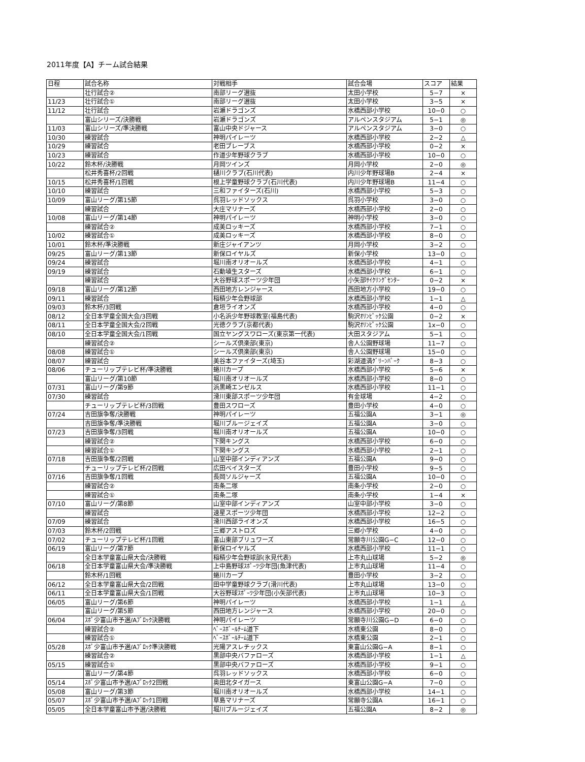2011年度【A】チーム試合結果
| 日程 | 試合名称 | 対戦相手 | 試合会場 | スコア | 結果 |
| --- | --- | --- | --- | --- | --- |
| | 壮行試合② | 南部リーグ選抜 | 太田小学校 | 5−7 | × |
| 11/23 | 壮行試合① | 南部リーグ選抜 | 太田小学校 | 3−5 | × |
| 11/12 | 壮行試合 | 岩瀬ドラゴンズ | 水橋西部小学校 | 10−0 | ○ |
| | 富山シリーズ/決勝戦 | 岩瀬ドラゴンズ | アルペンスタジアム | 5−1 | ◎ |
| 11/03 | 富山シリーズ/準決勝戦 | 富山中央ドジャース | アルペンスタジアム | 3−0 | ○ |
| 10/30 | 練習試合 | 神明パイレーツ | 水橋西部小学校 | 2−2 | △ |
| 10/29 | 練習試合 | 老田ブレーブス | 水橋西部小学校 | 0−2 | × |
| 10/23 | 練習試合 | 作道少年野球クラブ | 水橋西部小学校 | 10−0 | ○ |
| 10/22 | 鈴木杯/決勝戦 | 月岡ツインズ | 月岡小学校 | 2−0 | ◎ |
| | 松井秀喜杯/2回戦 | 樋川クラブ(石川代表) | 内川少年野球場B | 2−4 | × |
| 10/15 | 松井秀喜杯/1回戦 | 根上学童野球クラブ(石川代表) | 内川少年野球場B | 11−4 | ○ |
| 10/10 | 練習試合 | 三和ファイターズ(石川) | 水橋西部小学校 | 5−3 | ○ |
| 10/09 | 富山リーグ/第15節 | 呉羽レッドソックス | 呉羽小学校 | 3−0 | ○ |
| | 練習試合 | 大庄マリナーズ | 水橋西部小学校 | 2−0 | ○ |
| 10/08 | 富山リーグ/第14節 | 神明パイレーツ | 神明小学校 | 3−0 | ○ |
| | 練習試合② | 成美ロッキーズ | 水橋西部小学校 | 7−1 | ○ |
| 10/02 | 練習試合① | 成美ロッキーズ | 水橋西部小学校 | 8−0 | ○ |
| 10/01 | 鈴木杯/準決勝戦 | 新庄ジャイアンツ | 月岡小学校 | 3−2 | ○ |
| 09/25 | 富山リーグ/第13節 | 新保ロイヤルズ | 新保小学校 | 13−0 | ○ |
| 09/24 | 練習試合 | 堀川南オリオールズ | 水橋西部小学校 | 4−1 | ○ |
| 09/19 | 練習試合 | 石動埴生スターズ | 水橋西部小学校 | 6−1 | ○ |
| | 練習試合 | 大谷野球スポーツ少年団 | 小矢部ｻｲｸﾘﾝｸﾞｾﾝﾀｰ | 0−2 | × |
| 09/18 | 富山リーグ/第12節 | 西田地方レンジャース | 西田地方小学校 | 19−0 | ○ |
| 09/11 | 練習試合 | 稲積少年会野球部 | 水橋西部小学校 | 1−1 | △ |
| 09/03 | 鈴木杯/3回戦 | 倉垣ライオンズ | 水橋西部小学校 | 4−0 | ○ |
| 08/12 | 全日本学童全国大会/3回戦 | 小名浜少年野球教室(福島代表) | 駒沢ｵﾘﾝﾋﾟｯｸ公園 | 0−2 | × |
| 08/11 | 全日本学童全国大会/2回戦 | 光徳クラブ(京都代表) | 駒沢ｵﾘﾝﾋﾟｯｸ公園 | 1x−0 | ○ |
| 08/10 | 全日本学童全国大会/1回戦 | 国立ヤングスワローズ(東京第一代表) | 大田スタジアム | 5−1 | ○ |
| | 練習試合② | シールズ倶楽部(東京) | 舎人公園野球場 | 11−7 | ○ |
| 08/08 | 練習試合① | シールズ倶楽部(東京) | 舎人公園野球場 | 15−0 | ○ |
| 08/07 | 練習試合 | 美谷本ファイターズ(埼玉) | 彩湖道満ｸﾞﾘｰﾝﾊﾟｰｸ | 8−3 | ○ |
| 08/06 | チューリップテレビ杯/準決勝戦 | 蜷川カープ | 水橋西部小学校 | 5−6 | × |
| | 富山リーグ/第10節 | 堀川南オリオールズ | 水橋西部小学校 | 8−0 | ○ |
| 07/31 | 富山リーグ/第9節 | 浜黒崎エンゼルス | 水橋西部小学校 | 11−1 | ○ |
| 07/30 | 練習試合 | 滑川東部スポーツ少年団 | 有金球場 | 4−2 | ○ |
| | チューリップテレビ杯/3回戦 | 豊田スワローズ | 豊田小学校 | 4−0 | ○ |
| 07/24 | 吉田旗争奪/決勝戦 | 神明パイレーツ | 五福公園A | 3−1 | ◎ |
| | 吉田旗争奪/準決勝戦 | 堀川ブルージェイズ | 五福公園A | 3−0 | ○ |
| 07/23 | 吉田旗争奪/3回戦 | 堀川南オリオールズ | 五福公園A | 10−0 | ○ |
| | 練習試合② | 下関キングス | 水橋西部小学校 | 6−0 | ○ |
| | 練習試合① | 下関キングス | 水橋西部小学校 | 2−1 | ○ |
| 07/18 | 吉田旗争奪/2回戦 | 山室中部インディアンズ | 五福公園A | 9−0 | ○ |
| | チューリップテレビ杯/2回戦 | 広田ベイスターズ | 豊田小学校 | 9−5 | ○ |
| 07/16 | 吉田旗争奪/1回戦 | 長岡ソルジャーズ | 五福公園A | 10−0 | ○ |
| | 練習試合② | 南条二塚 | 南条小学校 | 2−0 | ○ |
| | 練習試合① | 南条二塚 | 南条小学校 | 1−4 | × |
| 07/10 | 富山リーグ/第8節 | 山室中部インディアンズ | 山室中部小学校 | 3−0 | ○ |
| | 練習試合 | 速星スポーツ少年団 | 水橋西部小学校 | 12−2 | ○ |
| 07/09 | 練習試合 | 滑川西部ライオンズ | 水橋西部小学校 | 16−5 | ○ |
| 07/03 | 鈴木杯/2回戦 | 三郷アストロズ | 三郷小学校 | 4−0 | ○ |
| 07/02 | チューリップテレビ杯/1回戦 | 富山東部ブリュワーズ | 常願寺川公園G−C | 12−0 | ○ |
| 06/19 | 富山リーグ/第7節 | 新保ロイヤルズ | 水橋西部小学校 | 11−1 | ○ |
| | 全日本学童富山県大会/決勝戦 | 稲積少年会野球部(氷見代表) | 上市丸山球場 | 5−2 | ◎ |
| 06/18 | 全日本学童富山県大会/準決勝戦 | 上中島野球ｽﾎﾟｰﾂ少年団(魚津代表) | 上市丸山球場 | 11−4 | ○ |
| | 鈴木杯/1回戦 | 蜷川カープ | 豊田小学校 | 3−2 | ○ |
| 06/12 | 全日本学童富山県大会/2回戦 | 田中学童野球クラブ(滑川代表) | 上市丸山球場 | 13−0 | ○ |
| 06/11 | 全日本学童富山県大会/1回戦 | 大谷野球ｽﾎﾟｰﾂ少年団(小矢部代表) | 上市丸山球場 | 10−3 | ○ |
| 06/05 | 富山リーグ/第6節 | 神明パイレーツ | 水橋西部小学校 | 1−1 | △ |
| | 富山リーグ/第5節 | 西田地方レンジャース | 水橋西部小学校 | 20−0 | ○ |
| 06/04 | ｽﾎﾟ少富山市予選/Aﾌﾞﾛｯｸ決勝戦 | 神明パイレーツ | 常願寺川公園G−D | 6−0 | ○ |
| | 練習試合② | ﾍﾞｰｽﾎﾞｰﾙﾁｰﾑ道下 | 水橋東公園 | 8−0 | ○ |
| | 練習試合① | ﾍﾞｰｽﾎﾞｰﾙﾁｰﾑ道下 | 水橋東公園 | 2−1 | ○ |
| 05/28 | ｽﾎﾟ少富山市予選/Aﾌﾞﾛｯｸ準決勝戦 | 光陽アスレチックス | 東富山公園G−A | 8−1 | ○ |
| | 練習試合② | 黒部中央バファローズ | 水橋西部小学校 | 1−1 | △ |
| 05/15 | 練習試合① | 黒部中央バファローズ | 水橋西部小学校 | 9−1 | ○ |
| | 富山リーグ/第4節 | 呉羽レッドソックス | 水橋西部小学校 | 6−0 | ○ |
| 05/14 | ｽﾎﾟ少富山市予選/Aﾌﾞﾛｯｸ2回戦 | 奥田北タイガース | 東富山公園G−A | 7−0 | ○ |
| 05/08 | 富山リーグ/第3節 | 堀川南オリオールズ | 水橋西部小学校 | 14−1 | ○ |
| 05/07 | ｽﾎﾟ少富山市予選/Aﾌﾞﾛｯｸ1回戦 | 草島マリナーズ | 常願寺公園A | 16−1 | ○ |
| 05/05 | 全日本学童富山市予選/決勝戦 | 堀川ブルージェイズ | 五福公園A | 8−2 | ◎ |